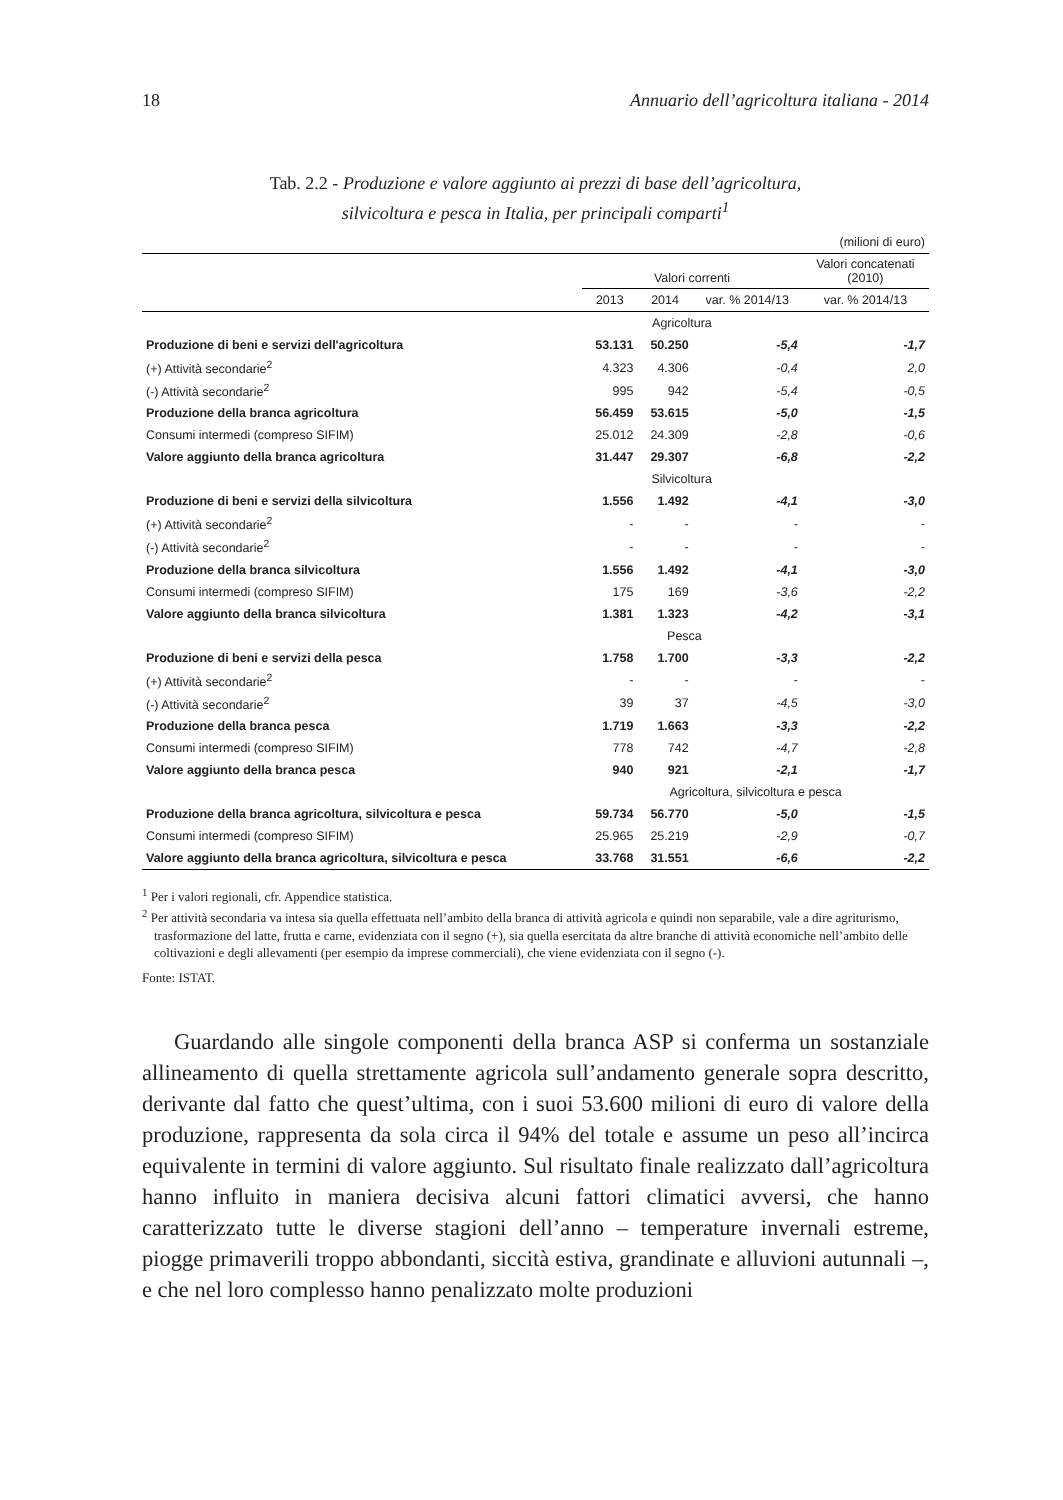18 Annuario dell’agricoltura italiana - 2014
Tab. 2.2 - Produzione e valore aggiunto ai prezzi di base dell’agricoltura,
silvicoltura e pesca in Italia, per principali comparti<sup>1</sup>
| (milioni di euro) | | | | |
| | Valori correnti | | | Valori concatenati (2010) |
| | 2013 | 2014 | var. % 2014/13 | var. % 2014/13 |
| | Agricoltura | | | |
| Produzione di beni e servizi dell'agricoltura | 53.131 | 50.250 | -5,4 | -1,7 |
| (+) Attività secondarie<sup>2</sup> | 4.323 | 4.306 | -0,4 | 2,0 |
| (-) Attività secondarie<sup>2</sup> | 995 | 942 | -5,4 | -0,5 |
| Produzione della branca agricoltura | 56.459 | 53.615 | -5,0 | -1,5 |
| Consumi intermedi (compreso SIFIM) | 25.012 | 24.309 | -2,8 | -0,6 |
| Valore aggiunto della branca agricoltura | 31.447 | 29.307 | -6,8 | -2,2 |
| | Silvicoltura | | | |
| Produzione di beni e servizi della silvicoltura | 1.556 | 1.492 | -4,1 | -3,0 |
| (+) Attività secondarie<sup>2</sup> | - | - | - | - |
| (-) Attività secondarie<sup>2</sup> | - | - | - | - |
| Produzione della branca silvicoltura | 1.556 | 1.492 | -4,1 | -3,0 |
| Consumi intermedi (compreso SIFIM) | 175 | 169 | -3,6 | -2,2 |
| Valore aggiunto della branca silvicoltura | 1.381 | 1.323 | -4,2 | -3,1 |
| | Pesca | | | |
| Produzione di beni e servizi della pesca | 1.758 | 1.700 | -3,3 | -2,2 |
| (+) Attività secondarie<sup>2</sup> | - | - | - | - |
| (-) Attività secondarie<sup>2</sup> | 39 | 37 | -4,5 | -3,0 |
| Produzione della branca pesca | 1.719 | 1.663 | -3,3 | -2,2 |
| Consumi intermedi (compreso SIFIM) | 778 | 742 | -4,7 | -2,8 |
| Valore aggiunto della branca pesca | 940 | 921 | -2,1 | -1,7 |
| | Agricoltura, silvicoltura e pesca | | | |
| Produzione della branca agricoltura, silvicoltura e pesca | 59.734 | 56.770 | -5,0 | -1,5 |
| Consumi intermedi (compreso SIFIM) | 25.965 | 25.219 | -2,9 | -0,7 |
| Valore aggiunto della branca agricoltura, silvicoltura e pesca | 33.768 | 31.551 | -6,6 | -2,2 |
<sup>1</sup> Per i valori regionali, cfr. Appendice statistica.
<sup>2</sup> Per attività secondaria va intesa sia quella effettuata nell’ambito della branca di attività agricola e quindi non separabile, vale a dire agriturismo, trasformazione del latte, frutta e carne, evidenziata con il segno (+), sia quella esercitata da altre branche di attività economiche nell’ambito delle coltivazioni e degli allevamenti (per esempio da imprese commerciali), che viene evidenziata con il segno (-).
Fonte: ISTAT.
Guardando alle singole componenti della branca ASP si conferma un sostanziale allineamento di quella strettamente agricola sull’andamento generale sopra descritto, derivante dal fatto che quest’ultima, con i suoi 53.600 milioni di euro di valore della produzione, rappresenta da sola circa il 94% del totale e assume un peso all’incirca equivalente in termini di valore aggiunto. Sul risultato finale realizzato dall’agricoltura hanno influito in maniera decisiva alcuni fattori climatici avversi, che hanno caratterizzato tutte le diverse stagioni dell’anno – temperature invernali estreme, piogge primaverili troppo abbondanti, siccità estiva, grandinate e alluvioni autunnali –, e che nel loro complesso hanno penalizzato molte produzioni